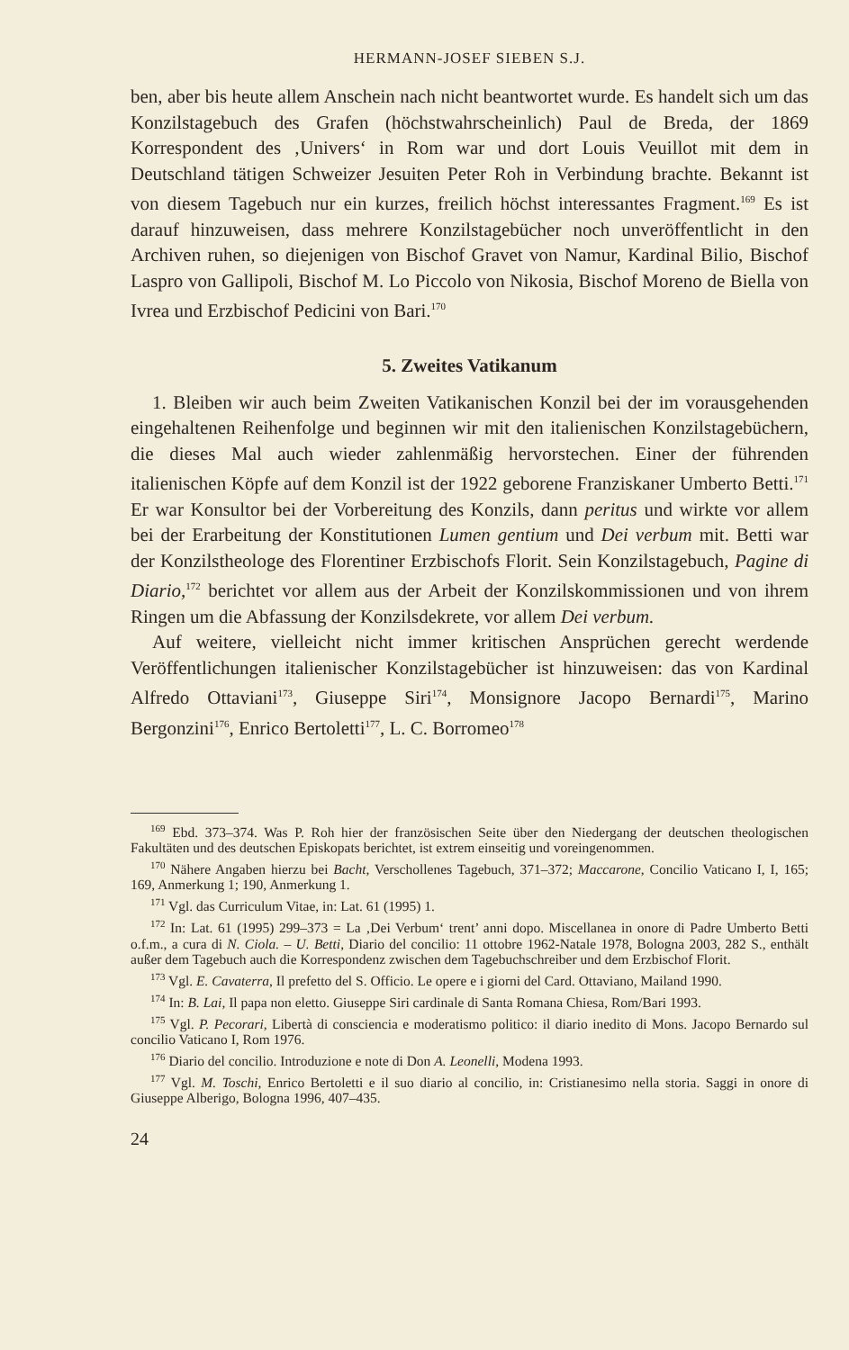HERMANN-JOSEF SIEBEN S.J.
ben, aber bis heute allem Anschein nach nicht beantwortet wurde. Es handelt sich um das Konzilstagebuch des Grafen (höchstwahrscheinlich) Paul de Breda, der 1869 Korrespondent des ‚Univers‘ in Rom war und dort Louis Veuillot mit dem in Deutschland tätigen Schweizer Jesuiten Peter Roh in Verbindung brachte. Bekannt ist von diesem Tagebuch nur ein kurzes, freilich höchst interessantes Fragment.<sup>169</sup> Es ist darauf hinzuweisen, dass mehrere Konzilstagebücher noch unveröffentlicht in den Archiven ruhen, so diejenigen von Bischof Gravet von Namur, Kardinal Bilio, Bischof Laspro von Gallipoli, Bischof M. Lo Piccolo von Nikosia, Bischof Moreno de Biella von Ivrea und Erzbischof Pedicini von Bari.<sup>170</sup>
5. Zweites Vatikanum
1. Bleiben wir auch beim Zweiten Vatikanischen Konzil bei der im vorausgehenden eingehaltenen Reihenfolge und beginnen wir mit den italienischen Konzilstagebüchern, die dieses Mal auch wieder zahlenmäßig hervorstechen. Einer der führenden italienischen Köpfe auf dem Konzil ist der 1922 geborene Franziskaner Umberto Betti.<sup>171</sup> Er war Konsultor bei der Vorbereitung des Konzils, dann peritus und wirkte vor allem bei der Erarbeitung der Konstitutionen Lumen gentium und Dei verbum mit. Betti war der Konzilstheologe des Florentiner Erzbischofs Florit. Sein Konzilstagebuch, Pagine di Diario,<sup>172</sup> berichtet vor allem aus der Arbeit der Konzilskommissionen und von ihrem Ringen um die Abfassung der Konzilsdekrete, vor allem Dei verbum.
Auf weitere, vielleicht nicht immer kritischen Ansprüchen gerecht werdende Veröffentlichungen italienischer Konzilstagebücher ist hinzuweisen: das von Kardinal Alfredo Ottaviani<sup>173</sup>, Giuseppe Siri<sup>174</sup>, Monsignore Jacopo Bernardi<sup>175</sup>, Marino Bergonzini<sup>176</sup>, Enrico Bertoletti<sup>177</sup>, L. C. Borromeo<sup>178</sup>
<sup>169</sup> Ebd. 373–374. Was P. Roh hier der französischen Seite über den Niedergang der deutschen theologischen Fakultäten und des deutschen Episkopats berichtet, ist extrem einseitig und voreingenommen.
<sup>170</sup> Nähere Angaben hierzu bei Bacht, Verschollenes Tagebuch, 371–372; Maccarone, Concilio Vaticano I, I, 165; 169, Anmerkung 1; 190, Anmerkung 1.
<sup>171</sup> Vgl. das Curriculum Vitae, in: Lat. 61 (1995) 1.
<sup>172</sup> In: Lat. 61 (1995) 299–373 = La ‚Dei Verbum‘ trent’ anni dopo. Miscellanea in onore di Padre Umberto Betti o.f.m., a cura di N. Ciola. – U. Betti, Diario del concilio: 11 ottobre 1962-Natale 1978, Bologna 2003, 282 S., enthält außer dem Tagebuch auch die Korrespondenz zwischen dem Tagebuchschreiber und dem Erzbischof Florit.
<sup>173</sup> Vgl. E. Cavaterra, Il prefetto del S. Officio. Le opere e i giorni del Card. Ottaviano, Mailand 1990.
<sup>174</sup> In: B. Lai, Il papa non eletto. Giuseppe Siri cardinale di Santa Romana Chiesa, Rom/Bari 1993.
<sup>175</sup> Vgl. P. Pecorari, Libertà di consciencia e moderatismo politico: il diario inedito di Mons. Jacopo Bernardo sul concilio Vaticano I, Rom 1976.
<sup>176</sup> Diario del concilio. Introduzione e note di Don A. Leonelli, Modena 1993.
<sup>177</sup> Vgl. M. Toschi, Enrico Bertoletti e il suo diario al concilio, in: Cristianesimo nella storia. Saggi in onore di Giuseppe Alberigo, Bologna 1996, 407–435.
24